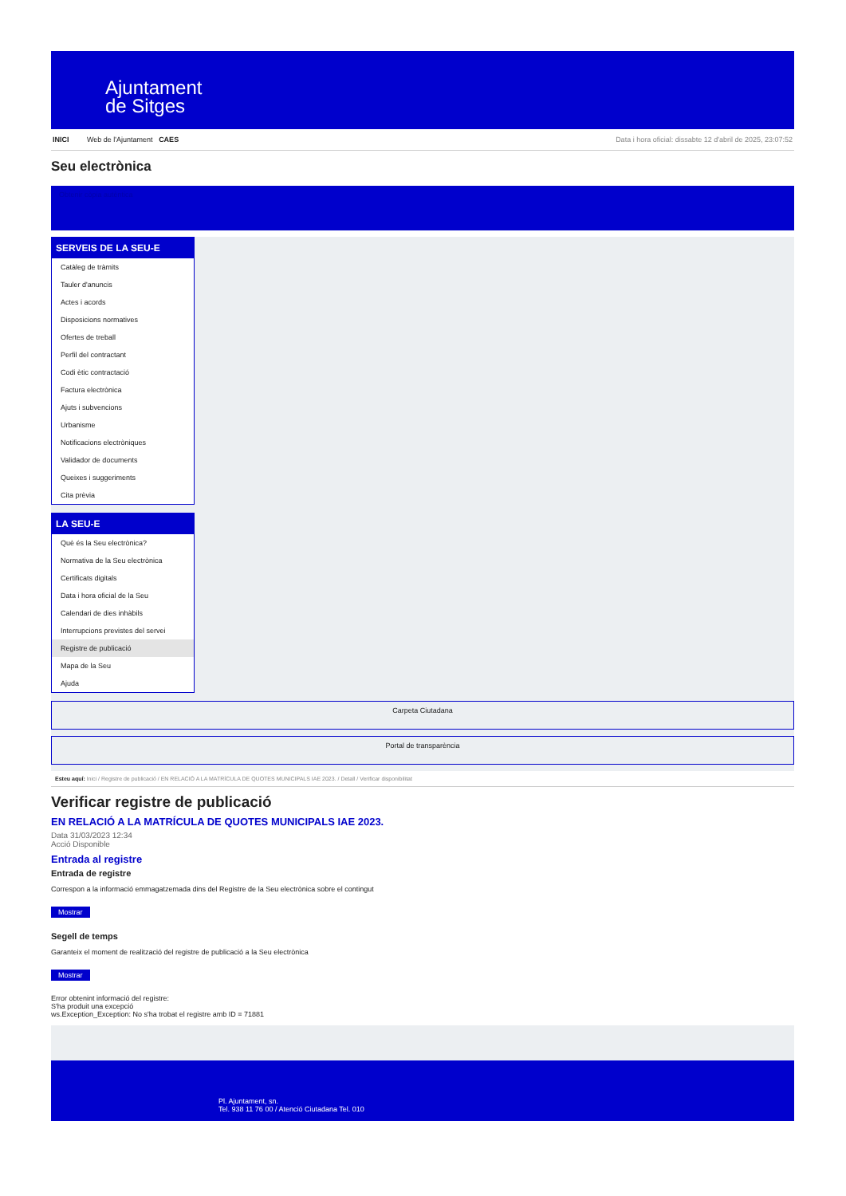Ajuntament
de Sitges
INICI Web de l'Ajuntament CAES Data i hora oficial: dissabte 12 d'abril de 2025, 23:07:52
Seu electrònica
Obtenir còpia autèntica
SERVEIS DE LA SEU-E
Catàleg de tràmits
Tauler d'anuncis
Actes i acords
Disposicions normatives
Ofertes de treball
Perfil del contractant
Codi ètic contractació
Factura electrònica
Ajuts i subvencions
Urbanisme
Notificacions electròniques
Validador de documents
Queixes i suggeriments
Cita prèvia
LA SEU-E
Què és la Seu electrònica?
Normativa de la Seu electrònica
Certificats digitals
Data i hora oficial de la Seu
Calendari de dies inhàbils
Interrupcions previstes del servei
Registre de publicació
Mapa de la Seu
Ajuda
Carpeta Ciutadana
Portal de transparència
Esteu aquí: Inici / Registre de publicació / EN RELACIÓ A LA MATRÍCULA DE QUOTES MUNICIPALS IAE 2023. / Detall / Verificar disponibilitat
Verificar registre de publicació
EN RELACIÓ A LA MATRÍCULA DE QUOTES MUNICIPALS IAE 2023.
Data 31/03/2023 12:34
Acció Disponible
Entrada al registre
Entrada de registre
Correspon a la informació emmagatzemada dins del Registre de la Seu electrònica sobre el contingut
Mostrar
Segell de temps
Garanteix el moment de realització del registre de publicació a la Seu electrònica
Mostrar
Error obtenint informació del registre:
S'ha produit una excepció
ws.Exception_Exception: No s'ha trobat el registre amb ID = 71881
Pl. Ajuntament, sn.
Tel. 938 11 76 00 / Atenció Ciutadana Tel. 010